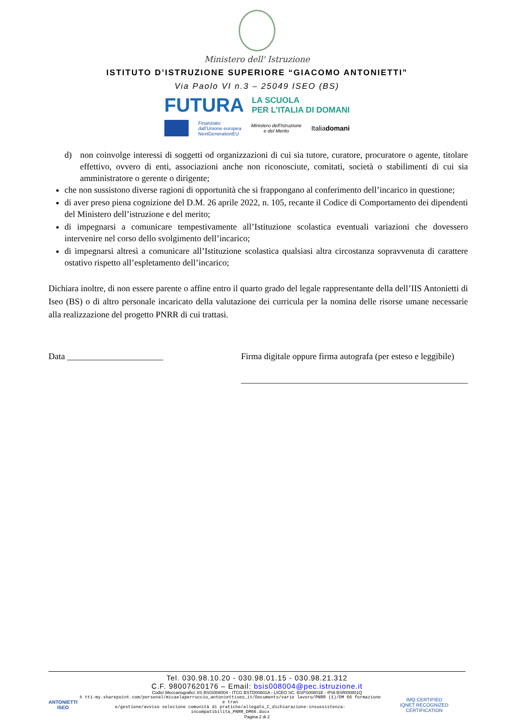Ministero dell' Istruzione
ISTITUTO D’ISTRUZIONE SUPERIORE “GIACOMO ANTONIETTI”
Via Paolo VI n.3 – 25049 ISEO (BS)
FUTURA LA SCUOLA
PER L’ITALIA DI DOMANI
Finanziato
dall’Unione europea
NextGenerationEU
Ministero dell'Istruzione
e del Merito
Italiadomani
d) non coinvolge interessi di soggetti od organizzazioni di cui sia tutore, curatore, procuratore o agente, titolare effettivo, ovvero di enti, associazioni anche non riconosciute, comitati, società o stabilimenti di cui sia amministratore o gerente o dirigente;
che non sussistono diverse ragioni di opportunità che si frappongano al conferimento dell’incarico in questione;
di aver preso piena cognizione del D.M. 26 aprile 2022, n. 105, recante il Codice di Comportamento dei dipendenti del Ministero dell’istruzione e del merito;
di impegnarsi a comunicare tempestivamente all’Istituzione scolastica eventuali variazioni che dovessero intervenire nel corso dello svolgimento dell’incarico;
di impegnarsi altresì a comunicare all’Istituzione scolastica qualsiasi altra circostanza sopravvenuta di carattere ostativo rispetto all’espletamento dell’incarico;
Dichiara inoltre, di non essere parente o affine entro il quarto grado del legale rappresentante della dell’IIS Antonietti di Iseo (BS) o di altro personale incaricato della valutazione dei curricula per la nomina delle risorse umane necessarie alla realizzazione del progetto PNRR di cui trattasi.
Data ______________________ Firma digitale oppure firma autografa (per esteso e leggibile)
____________________________________________________
Tel. 030.98.10.20 - 030.98.01.15 - 030.98.21.312
C.F. 98007620176 – Email: bsis008004@pec.istruzione.it
Codici Meccanografici: IIS BSIS008004 - ITCG BSTD00801A - LICEO SC. BSPS00801E - IPIA BSRI00801Q
ANTONIETTI
ISEO
h tti-my.sharepoint.com/personal/micaelaperruccio_antoniettiseo_it/Documents/varie lavoro/PNRR (1)/DM 66 formazione e tran
e/gestione/avviso selezione comunità di pratiche/allegato_C_dichiarazione-insussistenza-incompatibilità_PNRR_DM66.docx
IMQ CERTIFIED
IQNET RECOGNIZED CERTIFICATION
Pagina 2 di 2